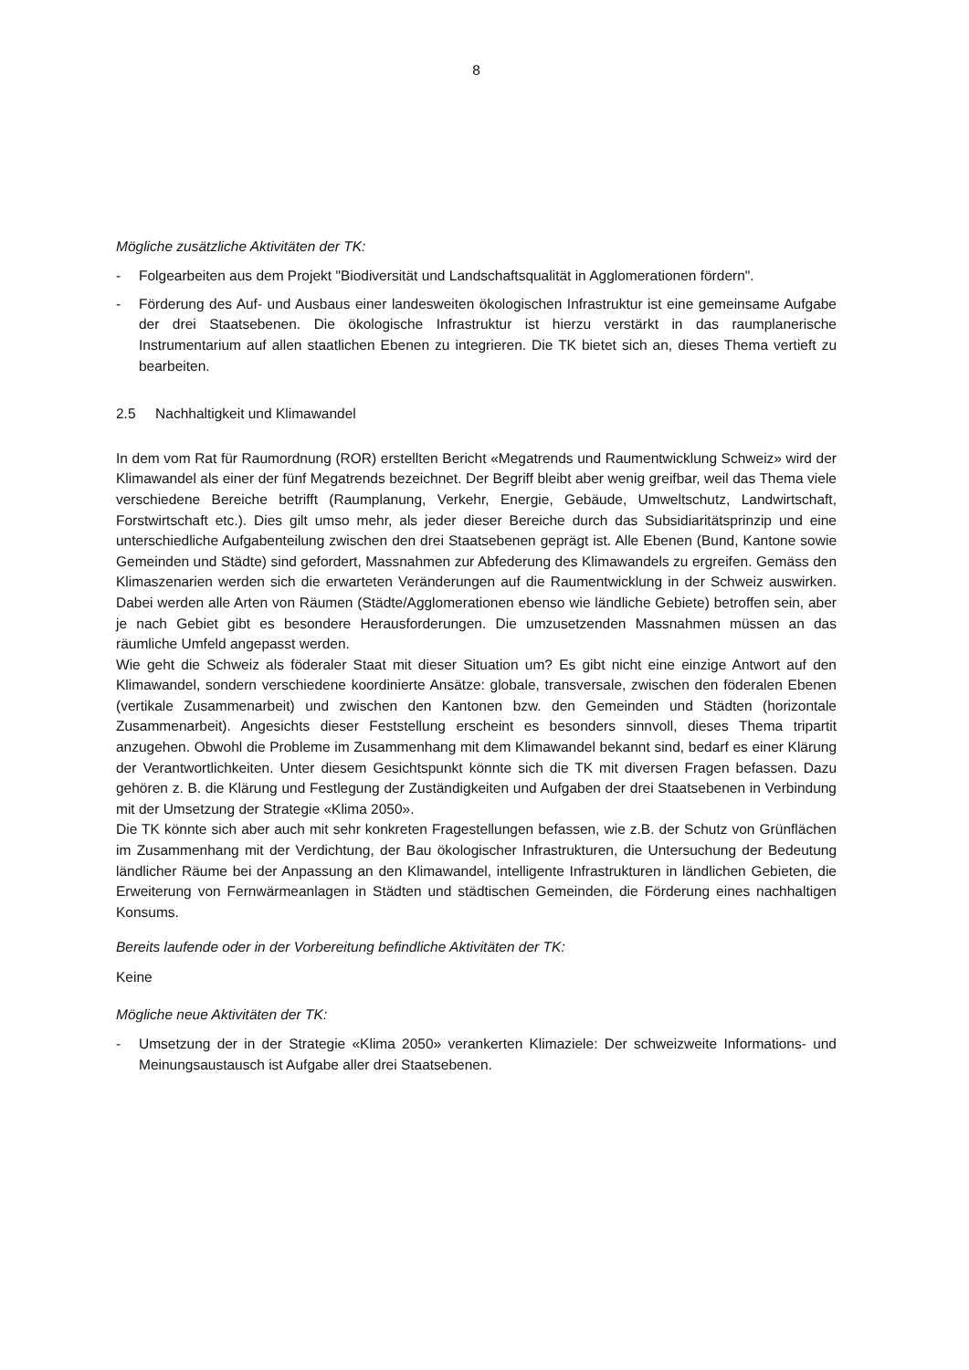8
Mögliche zusätzliche Aktivitäten der TK:
- Folgearbeiten aus dem Projekt "Biodiversität und Landschaftsqualität in Agglomerationen fördern".
- Förderung des Auf- und Ausbaus einer landesweiten ökologischen Infrastruktur ist eine gemeinsame Aufgabe der drei Staatsebenen. Die ökologische Infrastruktur ist hierzu verstärkt in das raumplanerische Instrumentarium auf allen staatlichen Ebenen zu integrieren. Die TK bietet sich an, dieses Thema vertieft zu bearbeiten.
2.5 Nachhaltigkeit und Klimawandel
In dem vom Rat für Raumordnung (ROR) erstellten Bericht «Megatrends und Raumentwicklung Schweiz» wird der Klimawandel als einer der fünf Megatrends bezeichnet. Der Begriff bleibt aber wenig greifbar, weil das Thema viele verschiedene Bereiche betrifft (Raumplanung, Verkehr, Energie, Gebäude, Umweltschutz, Landwirtschaft, Forstwirtschaft etc.). Dies gilt umso mehr, als jeder dieser Bereiche durch das Subsidiaritätsprinzip und eine unterschiedliche Aufgabenteilung zwischen den drei Staatsebenen geprägt ist. Alle Ebenen (Bund, Kantone sowie Gemeinden und Städte) sind gefordert, Massnahmen zur Abfederung des Klimawandels zu ergreifen. Gemäss den Klimaszenarien werden sich die erwarteten Veränderungen auf die Raumentwicklung in der Schweiz auswirken. Dabei werden alle Arten von Räumen (Städte/Agglomerationen ebenso wie ländliche Gebiete) betroffen sein, aber je nach Gebiet gibt es besondere Herausforderungen. Die umzusetzenden Massnahmen müssen an das räumliche Umfeld angepasst werden.
Wie geht die Schweiz als föderaler Staat mit dieser Situation um? Es gibt nicht eine einzige Antwort auf den Klimawandel, sondern verschiedene koordinierte Ansätze: globale, transversale, zwischen den föderalen Ebenen (vertikale Zusammenarbeit) und zwischen den Kantonen bzw. den Gemeinden und Städten (horizontale Zusammenarbeit). Angesichts dieser Feststellung erscheint es besonders sinnvoll, dieses Thema tripartit anzugehen. Obwohl die Probleme im Zusammenhang mit dem Klimawandel bekannt sind, bedarf es einer Klärung der Verantwortlichkeiten. Unter diesem Gesichtspunkt könnte sich die TK mit diversen Fragen befassen. Dazu gehören z. B. die Klärung und Festlegung der Zuständigkeiten und Aufgaben der drei Staatsebenen in Verbindung mit der Umsetzung der Strategie «Klima 2050».
Die TK könnte sich aber auch mit sehr konkreten Fragestellungen befassen, wie z.B. der Schutz von Grünflächen im Zusammenhang mit der Verdichtung, der Bau ökologischer Infrastrukturen, die Untersuchung der Bedeutung ländlicher Räume bei der Anpassung an den Klimawandel, intelligente Infrastrukturen in ländlichen Gebieten, die Erweiterung von Fernwärmeanlagen in Städten und städtischen Gemeinden, die Förderung eines nachhaltigen Konsums.
Bereits laufende oder in der Vorbereitung befindliche Aktivitäten der TK:
Keine
Mögliche neue Aktivitäten der TK:
- Umsetzung der in der Strategie «Klima 2050» verankerten Klimaziele: Der schweizweite Informations- und Meinungsaustausch ist Aufgabe aller drei Staatsebenen.